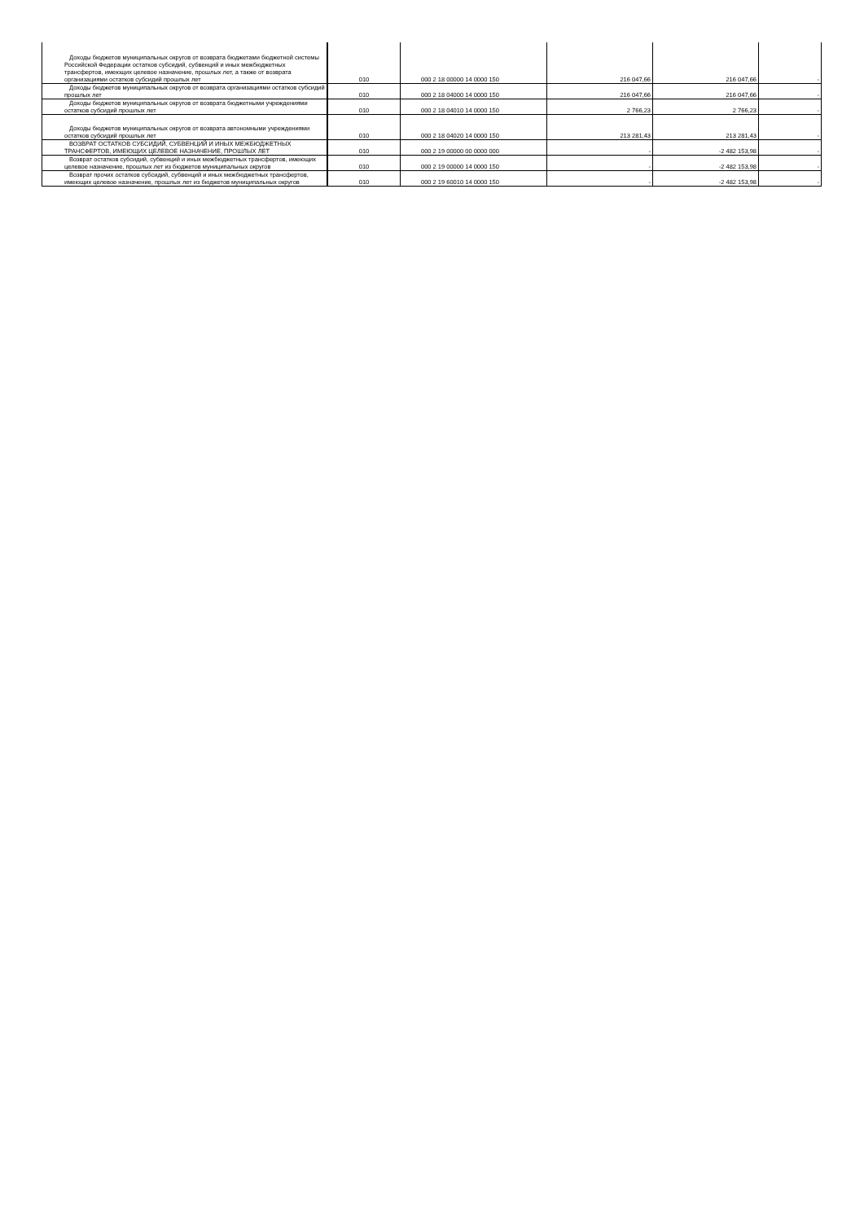| Доходы бюджетов муниципальных округов от возврата бюджетами бюджетной системы Российской Федерации остатков субсидий, субвенций и иных межбюджетных трансфертов, имеющих целевое назначение, прошлых лет, а также от возврата организациями остатков субсидий прошлых лет | 010 | 000 2 18 00000 14 0000 150 | 216 047,66 | 216 047,66 | - |
| Доходы бюджетов муниципальных округов от возврата организациями остатков субсидий прошлых лет | 010 | 000 2 18 04000 14 0000 150 | 216 047,66 | 216 047,66 | - |
| Доходы бюджетов муниципальных округов от возврата бюджетными учреждениями остатков субсидий прошлых лет | 010 | 000 2 18 04010 14 0000 150 | 2 766,23 | 2 766,23 | - |
| Доходы бюджетов муниципальных округов от возврата автономными учреждениями остатков субсидий прошлых лет | 010 | 000 2 18 04020 14 0000 150 | 213 281,43 | 213 281,43 | - |
| ВОЗВРАТ ОСТАТКОВ СУБСИДИЙ, СУБВЕНЦИЙ И ИНЫХ МЕЖБЮДЖЕТНЫХ ТРАНСФЕРТОВ, ИМЕЮЩИХ ЦЕЛЕВОЕ НАЗНАЧЕНИЕ, ПРОШЛЫХ ЛЕТ | 010 | 000 2 19 00000 00 0000 000 | - | -2 482 153,98 | - |
| Возврат остатков субсидий, субвенций и иных межбюджетных трансфертов, имеющих целевое назначение, прошлых лет из бюджетов муниципальных округов | 010 | 000 2 19 00000 14 0000 150 | - | -2 482 153,98 | - |
| Возврат прочих остатков субсидий, субвенций и иных межбюджетных трансфертов, имеющих целевое назначение, прошлых лет из бюджетов муниципальных округов | 010 | 000 2 19 60010 14 0000 150 | - | -2 482 153,98 | - |